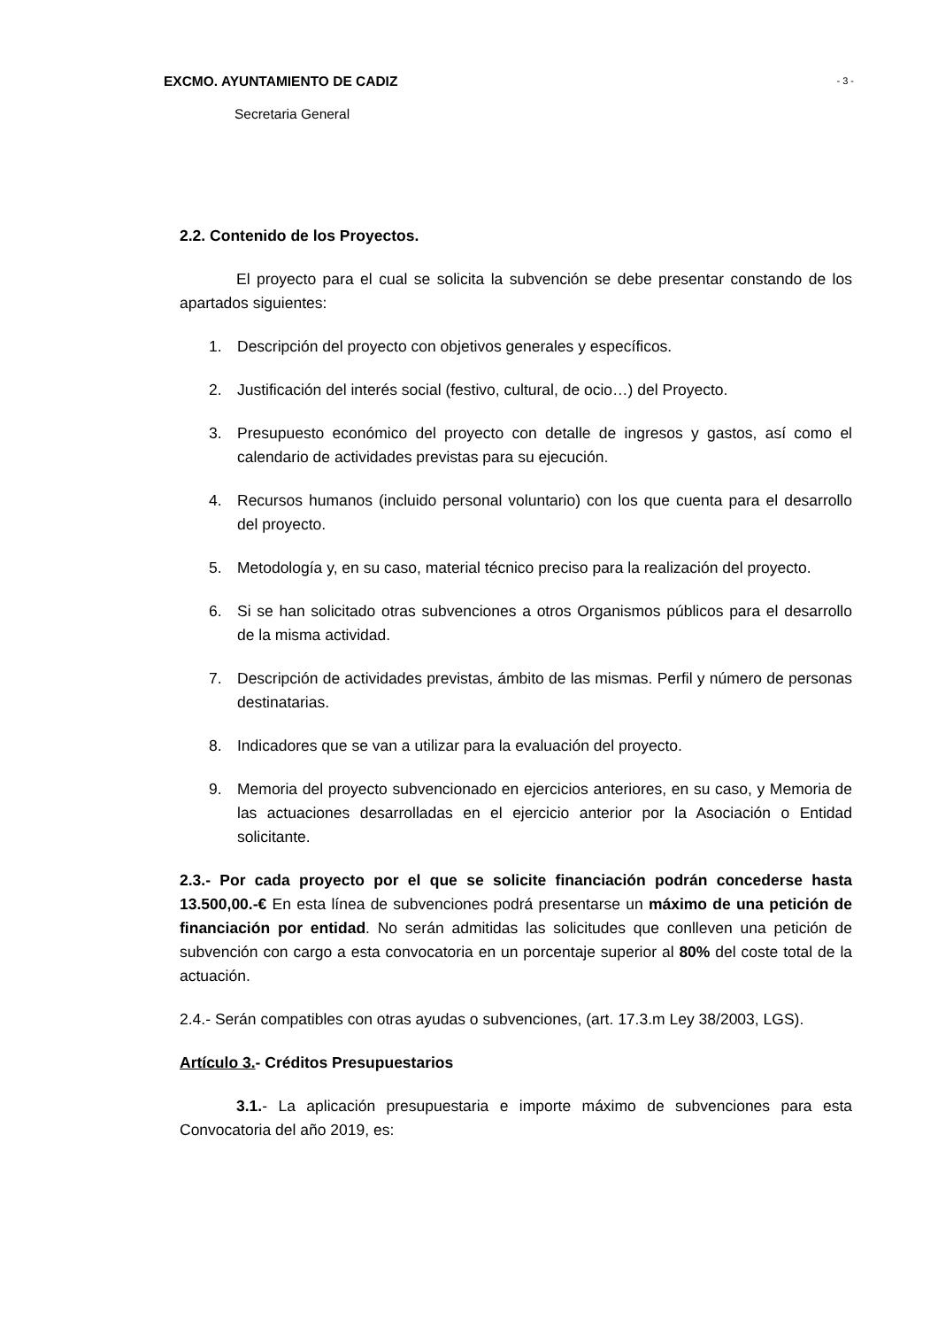EXCMO. AYUNTAMIENTO DE CADIZ - 3 -
Secretaria General
2.2. Contenido de los Proyectos.
El proyecto para el cual se solicita la subvención se debe presentar constando de los apartados siguientes:
1. Descripción del proyecto con objetivos generales y específicos.
2. Justificación del interés social (festivo, cultural, de ocio…) del Proyecto.
3. Presupuesto económico del proyecto con detalle de ingresos y gastos, así como el calendario de actividades previstas para su ejecución.
4. Recursos humanos (incluido personal voluntario) con los que cuenta para el desarrollo del proyecto.
5. Metodología y, en su caso, material técnico preciso para la realización del proyecto.
6. Si se han solicitado otras subvenciones a otros Organismos públicos para el desarrollo de la misma actividad.
7. Descripción de actividades previstas, ámbito de las mismas. Perfil y número de personas destinatarias.
8. Indicadores que se van a utilizar para la evaluación del proyecto.
9. Memoria del proyecto subvencionado en ejercicios anteriores, en su caso, y Memoria de las actuaciones desarrolladas en el ejercicio anterior por la Asociación o Entidad solicitante.
2.3.- Por cada proyecto por el que se solicite financiación podrán concederse hasta 13.500,00.-€ En esta línea de subvenciones podrá presentarse un máximo de una petición de financiación por entidad. No serán admitidas las solicitudes que conlleven una petición de subvención con cargo a esta convocatoria en un porcentaje superior al 80% del coste total de la actuación.
2.4.- Serán compatibles con otras ayudas o subvenciones, (art. 17.3.m Ley 38/2003, LGS).
Artículo 3.- Créditos Presupuestarios
3.1.- La aplicación presupuestaria e importe máximo de subvenciones para esta Convocatoria del año 2019, es: